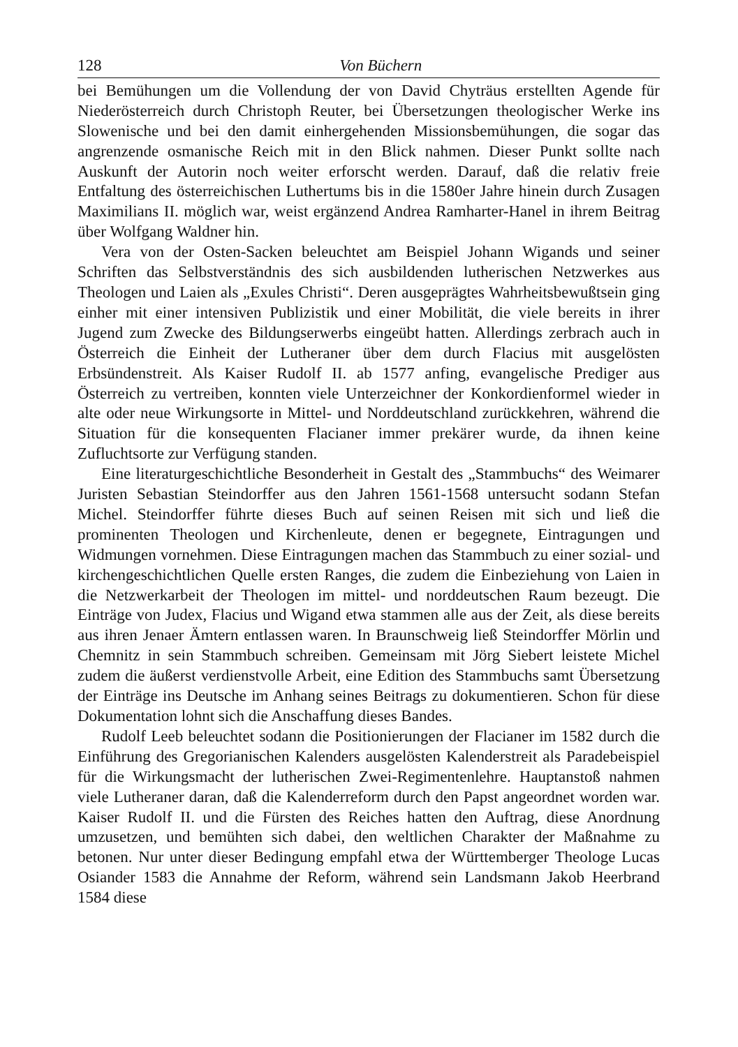128 Von Büchern
bei Bemühungen um die Vollendung der von David Chyträus erstellten Agende für Niederösterreich durch Christoph Reuter, bei Übersetzungen theologischer Werke ins Slowenische und bei den damit einhergehenden Missionsbemühungen, die sogar das angrenzende osmanische Reich mit in den Blick nahmen. Dieser Punkt sollte nach Auskunft der Autorin noch weiter erforscht werden. Darauf, daß die relativ freie Entfaltung des österreichischen Luthertums bis in die 1580er Jahre hinein durch Zusagen Maximilians II. möglich war, weist ergänzend Andrea Ramharter-Hanel in ihrem Beitrag über Wolfgang Waldner hin.
Vera von der Osten-Sacken beleuchtet am Beispiel Johann Wigands und seiner Schriften das Selbstverständnis des sich ausbildenden lutherischen Netzwerkes aus Theologen und Laien als „Exules Christi“. Deren ausgeprägtes Wahrheitsbewußtsein ging einher mit einer intensiven Publizistik und einer Mobilität, die viele bereits in ihrer Jugend zum Zwecke des Bildungserwerbs eingeübt hatten. Allerdings zerbrach auch in Österreich die Einheit der Lutheraner über dem durch Flacius mit ausgelösten Erbsündenstreit. Als Kaiser Rudolf II. ab 1577 anfing, evangelische Prediger aus Österreich zu vertreiben, konnten viele Unterzeichner der Konkordienformel wieder in alte oder neue Wirkungsorte in Mittel- und Norddeutschland zurückkehren, während die Situation für die konsequenten Flacianer immer prekärer wurde, da ihnen keine Zufluchtsorte zur Verfügung standen.
Eine literaturgeschichtliche Besonderheit in Gestalt des „Stammbuchs“ des Weimarer Juristen Sebastian Steindorffer aus den Jahren 1561-1568 untersucht sodann Stefan Michel. Steindorffer führte dieses Buch auf seinen Reisen mit sich und ließ die prominenten Theologen und Kirchenleute, denen er begegnete, Eintragungen und Widmungen vornehmen. Diese Eintragungen machen das Stammbuch zu einer sozial- und kirchengeschichtlichen Quelle ersten Ranges, die zudem die Einbeziehung von Laien in die Netzwerkarbeit der Theologen im mittel- und norddeutschen Raum bezeugt. Die Einträge von Judex, Flacius und Wigand etwa stammen alle aus der Zeit, als diese bereits aus ihren Jenaer Ämtern entlassen waren. In Braunschweig ließ Steindorffer Mörlin und Chemnitz in sein Stammbuch schreiben. Gemeinsam mit Jörg Siebert leistete Michel zudem die äußerst verdienstvolle Arbeit, eine Edition des Stammbuchs samt Übersetzung der Einträge ins Deutsche im Anhang seines Beitrags zu dokumentieren. Schon für diese Dokumentation lohnt sich die Anschaffung dieses Bandes.
Rudolf Leeb beleuchtet sodann die Positionierungen der Flacianer im 1582 durch die Einführung des Gregorianischen Kalenders ausgelösten Kalenderstreit als Paradebeispiel für die Wirkungsmacht der lutherischen Zwei-Regimentenlehre. Hauptanstoß nahmen viele Lutheraner daran, daß die Kalenderreform durch den Papst angeordnet worden war. Kaiser Rudolf II. und die Fürsten des Reiches hatten den Auftrag, diese Anordnung umzusetzen, und bemühten sich dabei, den weltlichen Charakter der Maßnahme zu betonen. Nur unter dieser Bedingung empfahl etwa der Württemberger Theologe Lucas Osiander 1583 die Annahme der Reform, während sein Landsmann Jakob Heerbrand 1584 diese